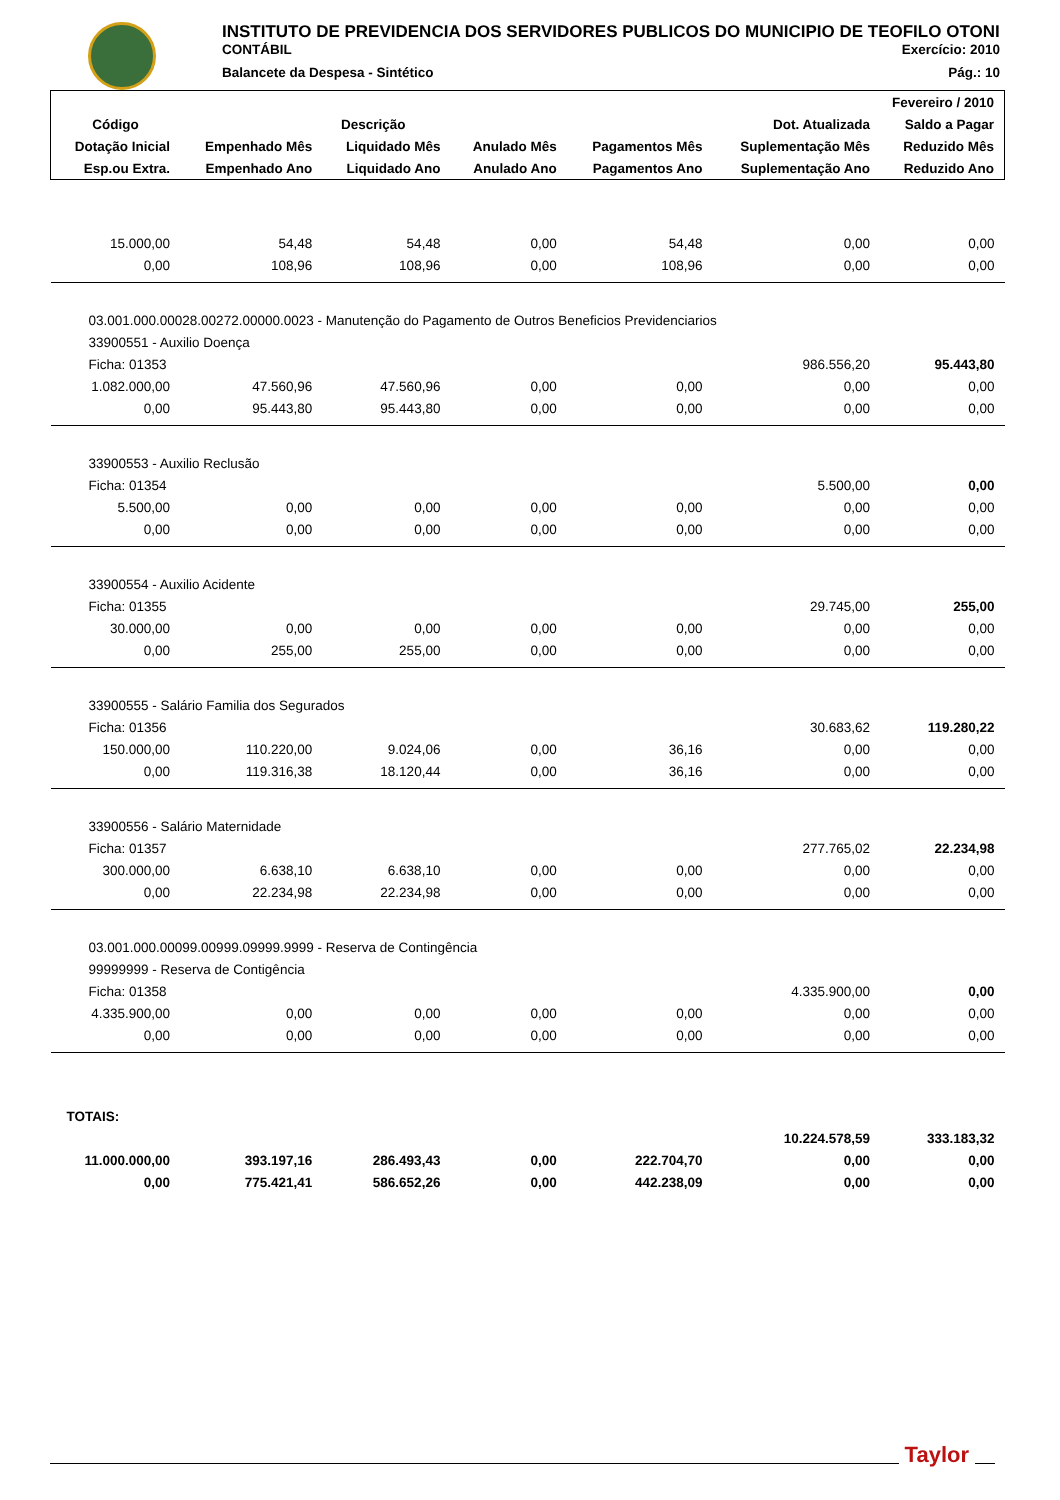INSTITUTO DE PREVIDENCIA DOS SERVIDORES PUBLICOS DO MUNICIPIO DE TEOFILO OTONI
CONTÁBIL Exercício: 2010
Balancete da Despesa - Sintético Pág.: 10
| Fevereiro / 2010 | | | | | | |
| --- | --- | --- | --- | --- | --- | --- |
| Código | Descrição | | | | Dot. Atualizada | Saldo a Pagar |
| Dotação Inicial | Empenhado Mês | Liquidado Mês | Anulado Mês | Pagamentos Mês | Suplementação Mês | Reduzido Mês |
| Esp.ou Extra. | Empenhado Ano | Liquidado Ano | Anulado Ano | Pagamentos Ano | Suplementação Ano | Reduzido Ano |
| 15.000,00 | 54,48 | 54,48 | 0,00 | 54,48 | 0,00 | 0,00 |
| 0,00 | 108,96 | 108,96 | 0,00 | 108,96 | 0,00 | 0,00 |
| 03.001.000.00028.00272.00000.0023 - Manutenção do Pagamento de Outros Beneficios Previdenciarios | | | | | | |
| 33900551 - Auxilio Doença | | | | | | |
| Ficha: 01353 | | | | | 986.556,20 | 95.443,80 |
| 1.082.000,00 | 47.560,96 | 47.560,96 | 0,00 | 0,00 | 0,00 | 0,00 |
| 0,00 | 95.443,80 | 95.443,80 | 0,00 | 0,00 | 0,00 | 0,00 |
| 33900553 - Auxilio Reclusão | | | | | | |
| Ficha: 01354 | | | | | 5.500,00 | 0,00 |
| 5.500,00 | 0,00 | 0,00 | 0,00 | 0,00 | 0,00 | 0,00 |
| 0,00 | 0,00 | 0,00 | 0,00 | 0,00 | 0,00 | 0,00 |
| 33900554 - Auxilio Acidente | | | | | | |
| Ficha: 01355 | | | | | 29.745,00 | 255,00 |
| 30.000,00 | 0,00 | 0,00 | 0,00 | 0,00 | 0,00 | 0,00 |
| 0,00 | 255,00 | 255,00 | 0,00 | 0,00 | 0,00 | 0,00 |
| 33900555 - Salário Familia dos Segurados | | | | | | |
| Ficha: 01356 | | | | | 30.683,62 | 119.280,22 |
| 150.000,00 | 110.220,00 | 9.024,06 | 0,00 | 36,16 | 0,00 | 0,00 |
| 0,00 | 119.316,38 | 18.120,44 | 0,00 | 36,16 | 0,00 | 0,00 |
| 33900556 - Salário Maternidade | | | | | | |
| Ficha: 01357 | | | | | 277.765,02 | 22.234,98 |
| 300.000,00 | 6.638,10 | 6.638,10 | 0,00 | 0,00 | 0,00 | 0,00 |
| 0,00 | 22.234,98 | 22.234,98 | 0,00 | 0,00 | 0,00 | 0,00 |
| 03.001.000.00099.00999.09999.9999 - Reserva de Contingência | | | | | | |
| 99999999 - Reserva de Contigência | | | | | | |
| Ficha: 01358 | | | | | 4.335.900,00 | 0,00 |
| 4.335.900,00 | 0,00 | 0,00 | 0,00 | 0,00 | 0,00 | 0,00 |
| 0,00 | 0,00 | 0,00 | 0,00 | 0,00 | 0,00 | 0,00 |
| TOTAIS: | | | | | | |
| | | | | | 10.224.578,59 | 333.183,32 |
| 11.000.000,00 | 393.197,16 | 286.493,43 | 0,00 | 222.704,70 | 0,00 | 0,00 |
| 0,00 | 775.421,41 | 586.652,26 | 0,00 | 442.238,09 | 0,00 | 0,00 |
Taylor